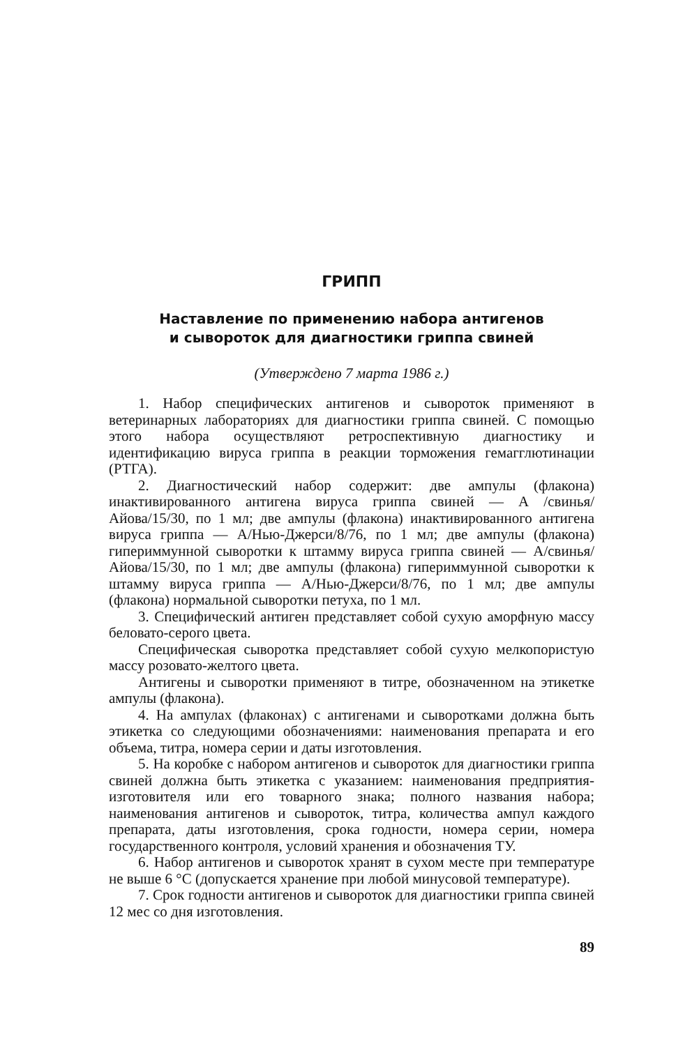ГРИПП
Наставление по применению набора антигенов
и сывороток для диагностики гриппа свиней
(Утверждено 7 марта 1986 г.)
1. Набор специфических антигенов и сывороток применяют в ветеринарных лабораториях для диагностики гриппа свиней. С помощью этого набора осуществляют ретроспективную диагностику и идентификацию вируса гриппа в реакции торможения гемагглютинации (РТГА).
2. Диагностический набор содержит: две ампулы (флакона) инактивированного антигена вируса гриппа свиней — А /свинья/ Айова/15/30, по 1 мл; две ампулы (флакона) инактивированного антигена вируса гриппа — А/Нью-Джерси/8/76, по 1 мл; две ампулы (флакона) гипериммунной сыворотки к штамму вируса гриппа свиней — А/свинья/Айова/15/30, по 1 мл; две ампулы (флакона) гипериммунной сыворотки к штамму вируса гриппа — А/Нью-Джерси/8/76, по 1 мл; две ампулы (флакона) нормальной сыворотки петуха, по 1 мл.
3. Специфический антиген представляет собой сухую аморфную массу беловато-серого цвета.
Специфическая сыворотка представляет собой сухую мелкопористую массу розовато-желтого цвета.
Антигены и сыворотки применяют в титре, обозначенном на этикетке ампулы (флакона).
4. На ампулах (флаконах) с антигенами и сыворотками должна быть этикетка со следующими обозначениями: наименования препарата и его объема, титра, номера серии и даты изготовления.
5. На коробке с набором антигенов и сывороток для диагностики гриппа свиней должна быть этикетка с указанием: наименования предприятия-изготовителя или его товарного знака; полного названия набора; наименования антигенов и сывороток, титра, количества ампул каждого препарата, даты изготовления, срока годности, номера серии, номера государственного контроля, условий хранения и обозначения ТУ.
6. Набор антигенов и сывороток хранят в сухом месте при температуре не выше 6 °С (допускается хранение при любой минусовой температуре).
7. Срок годности антигенов и сывороток для диагностики гриппа свиней 12 мес со дня изготовления.
89